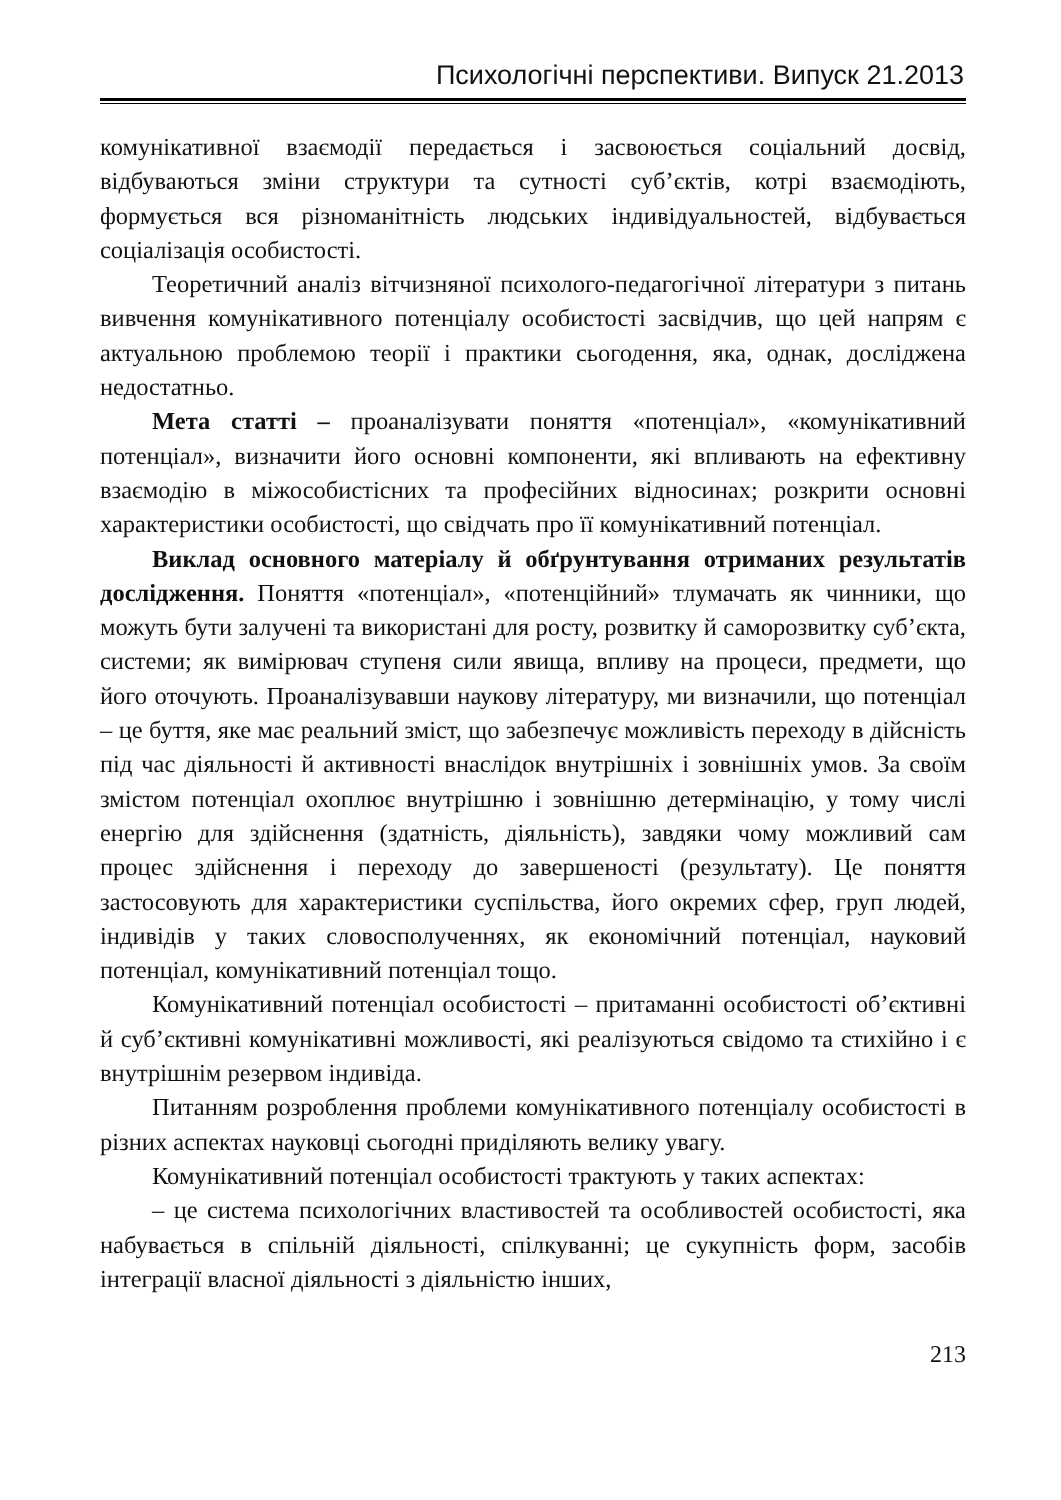Психологічні перспективи. Випуск 21.2013
комунікативної взаємодії передається і засвоюється соціальний досвід, відбуваються зміни структури та сутності суб’єктів, котрі взаємодіють, формується вся різноманітність людських індивідуальностей, відбувається соціалізація особистості.
Теоретичний аналіз вітчизняної психолого-педагогічної літератури з питань вивчення комунікативного потенціалу особистості засвідчив, що цей напрям є актуальною проблемою теорії і практики сьогодення, яка, однак, досліджена недостатньо.
Мета статті – проаналізувати поняття «потенціал», «комунікативний потенціал», визначити його основні компоненти, які впливають на ефективну взаємодію в міжособистісних та професійних відносинах; розкрити основні характеристики особистості, що свідчать про її комунікативний потенціал.
Виклад основного матеріалу й обґрунтування отриманих результатів дослідження. Поняття «потенціал», «потенційний» тлумачать як чинники, що можуть бути залучені та використані для росту, розвитку й саморозвитку суб’єкта, системи; як вимірювач ступеня сили явища, впливу на процеси, предмети, що його оточують. Проаналізувавши наукову літературу, ми визначили, що потенціал – це буття, яке має реальний зміст, що забезпечує можливість переходу в дійсність під час діяльності й активності внаслідок внутрішніх і зовнішніх умов. За своїм змістом потенціал охоплює внутрішню і зовнішню детермінацію, у тому числі енергію для здійснення (здатність, діяльність), завдяки чому можливий сам процес здійснення і переходу до завершеності (результату). Це поняття застосовують для характеристики суспільства, його окремих сфер, груп людей, індивідів у таких словосполученнях, як економічний потенціал, науковий потенціал, комунікативний потенціал тощо.
Комунікативний потенціал особистості – притаманні особистості об’єктивні й суб’єктивні комунікативні можливості, які реалізуються свідомо та стихійно і є внутрішнім резервом індивіда.
Питанням розроблення проблеми комунікативного потенціалу особистості в різних аспектах науковці сьогодні приділяють велику увагу.
Комунікативний потенціал особистості трактують у таких аспектах:
– це система психологічних властивостей та особливостей особистості, яка набувається в спільній діяльності, спілкуванні; це сукупність форм, засобів інтеграції власної діяльності з діяльністю інших,
213